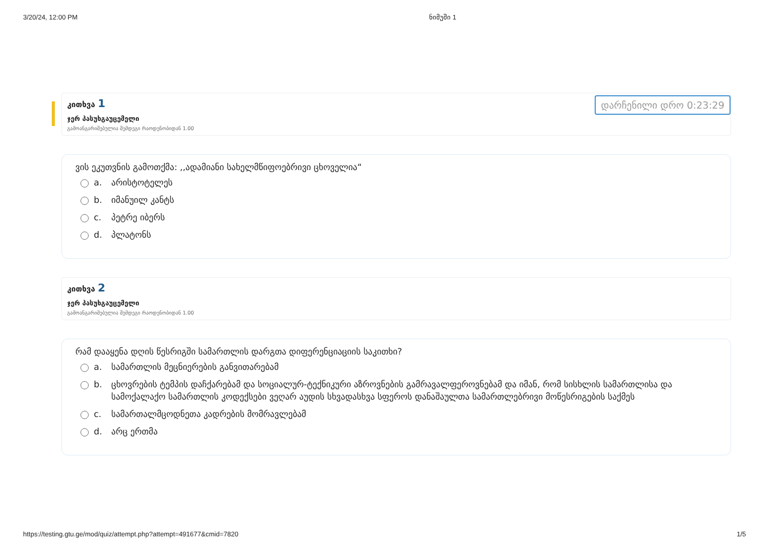3/20/24, 12:00 PM ნიმუში 1
კითხვა 1
ჯერ პასუხგაუცემელი
გამოანგარიშებულია შემდეგი რაოდენობიდან 1.00
დარჩენილი დრო 0:23:29
ვის ეკუთვნის გამოთქმა: ,,ადამიანი სახელმწიფოებრივი ცხოველია“
a. არისტოტელეს
b. იმანუილ კანტს
c. პეტრე იბერს
d. პლატონს
კითხვა 2
ჯერ პასუხგაუცემელი
გამოანგარიშებულია შემდეგი რაოდენობიდან 1.00
რამ დააყენა დღის წესრიგში სამართლის დარგთა დიფერენციაციის საკითხი?
a. სამართლის მეცნიერების განვითარებამ
b. ცხოვრების ტემპის დაჩქარებამ და სოციალურ-ტექნიკური აზროვნების გამრავალფეროვნებამ და იმან, რომ სისხლის სამართლისა და სამოქალაქო სამართლის კოდექსები ვეღარ აუდის სხვადასხვა სფეროს დანაშაულთა სამართლებრივი მოწესრიგების საქმეს
c. სამართალმცოდნეთა კადრების მომრავლებამ
d. არც ერთმა
https://testing.gtu.ge/mod/quiz/attempt.php?attempt=491677&cmid=7820 1/5